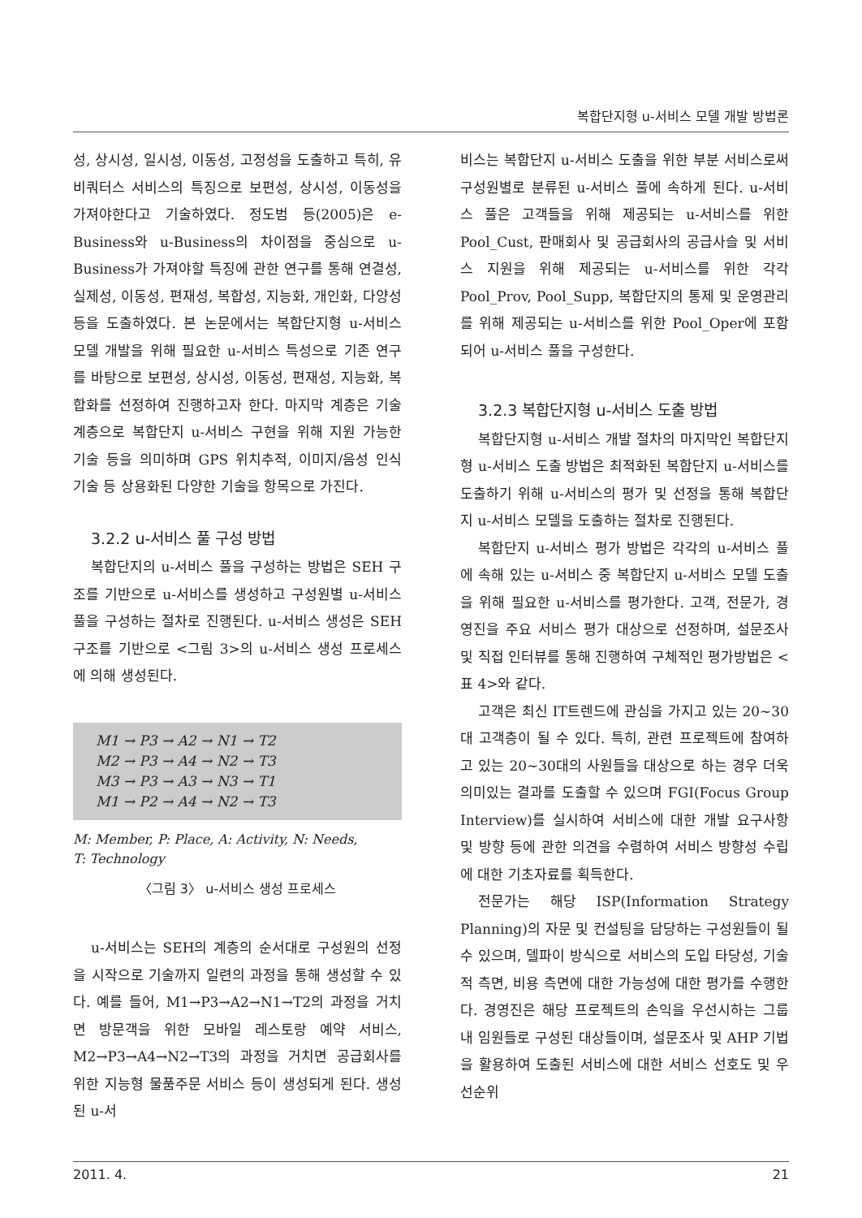복합단지형 u-서비스 모델 개발 방법론
성, 상시성, 일시성, 이동성, 고정성을 도출하고 특히, 유비쿼터스 서비스의 특징으로 보편성, 상시성, 이동성을 가져야한다고 기술하였다. 정도범 등(2005)은 e-Business와 u-Business의 차이점을 중심으로 u-Business가 가져야할 특징에 관한 연구를 통해 연결성, 실제성, 이동성, 편재성, 복합성, 지능화, 개인화, 다양성 등을 도출하였다. 본 논문에서는 복합단지형 u-서비스 모델 개발을 위해 필요한 u-서비스 특성으로 기존 연구를 바탕으로 보편성, 상시성, 이동성, 편재성, 지능화, 복합화를 선정하여 진행하고자 한다. 마지막 계층은 기술 계층으로 복합단지 u-서비스 구현을 위해 지원 가능한 기술 등을 의미하며 GPS 위치추적, 이미지/음성 인식 기술 등 상용화된 다양한 기술을 항목으로 가진다.
3.2.2 u-서비스 풀 구성 방법
복합단지의 u-서비스 풀을 구성하는 방법은 SEH 구조를 기반으로 u-서비스를 생성하고 구성원별 u-서비스 풀을 구성하는 절차로 진행된다. u-서비스 생성은 SEH 구조를 기반으로 <그림 3>의 u-서비스 생성 프로세스에 의해 생성된다.
M1 → P3 → A2 → N1 → T2
M2 → P3 → A4 → N2 → T3
M3 → P3 → A3 → N3 → T1
M1 → P2 → A4 → N2 → T3
M: Member, P: Place, A: Activity, N: Needs,
T: Technology
〈그림 3〉 u-서비스 생성 프로세스
u-서비스는 SEH의 계층의 순서대로 구성원의 선정을 시작으로 기술까지 일련의 과정을 통해 생성할 수 있다. 예를 들어, M1→P3→A2→N1→T2의 과정을 거치면 방문객을 위한 모바일 레스토랑 예약 서비스, M2→P3→A4→N2→T3의 과정을 거치면 공급회사를 위한 지능형 물품주문 서비스 등이 생성되게 된다. 생성된 u-서
비스는 복합단지 u-서비스 도출을 위한 부분 서비스로써 구성원별로 분류된 u-서비스 풀에 속하게 된다. u-서비스 풀은 고객들을 위해 제공되는 u-서비스를 위한 Pool_Cust, 판매회사 및 공급회사의 공급사슬 및 서비스 지원을 위해 제공되는 u-서비스를 위한 각각 Pool_Prov, Pool_Supp, 복합단지의 통제 및 운영관리를 위해 제공되는 u-서비스를 위한 Pool_Oper에 포함되어 u-서비스 풀을 구성한다.
3.2.3 복합단지형 u-서비스 도출 방법
복합단지형 u-서비스 개발 절차의 마지막인 복합단지형 u-서비스 도출 방법은 최적화된 복합단지 u-서비스를 도출하기 위해 u-서비스의 평가 및 선정을 통해 복합단지 u-서비스 모델을 도출하는 절차로 진행된다.
복합단지 u-서비스 평가 방법은 각각의 u-서비스 풀에 속해 있는 u-서비스 중 복합단지 u-서비스 모델 도출을 위해 필요한 u-서비스를 평가한다. 고객, 전문가, 경영진을 주요 서비스 평가 대상으로 선정하며, 설문조사 및 직접 인터뷰를 통해 진행하여 구체적인 평가방법은 <표 4>와 같다.
고객은 최신 IT트렌드에 관심을 가지고 있는 20~30대 고객층이 될 수 있다. 특히, 관련 프로젝트에 참여하고 있는 20~30대의 사원들을 대상으로 하는 경우 더욱 의미있는 결과를 도출할 수 있으며 FGI(Focus Group Interview)를 실시하여 서비스에 대한 개발 요구사항 및 방향 등에 관한 의견을 수렴하여 서비스 방향성 수립에 대한 기초자료를 획득한다.
전문가는 해당 ISP(Information Strategy Planning)의 자문 및 컨설팅을 담당하는 구성원들이 될 수 있으며, 델파이 방식으로 서비스의 도입 타당성, 기술적 측면, 비용 측면에 대한 가능성에 대한 평가를 수행한다. 경영진은 해당 프로젝트의 손익을 우선시하는 그룹 내 임원들로 구성된 대상들이며, 설문조사 및 AHP 기법을 활용하여 도출된 서비스에 대한 서비스 선호도 및 우선순위
2011. 4. 21